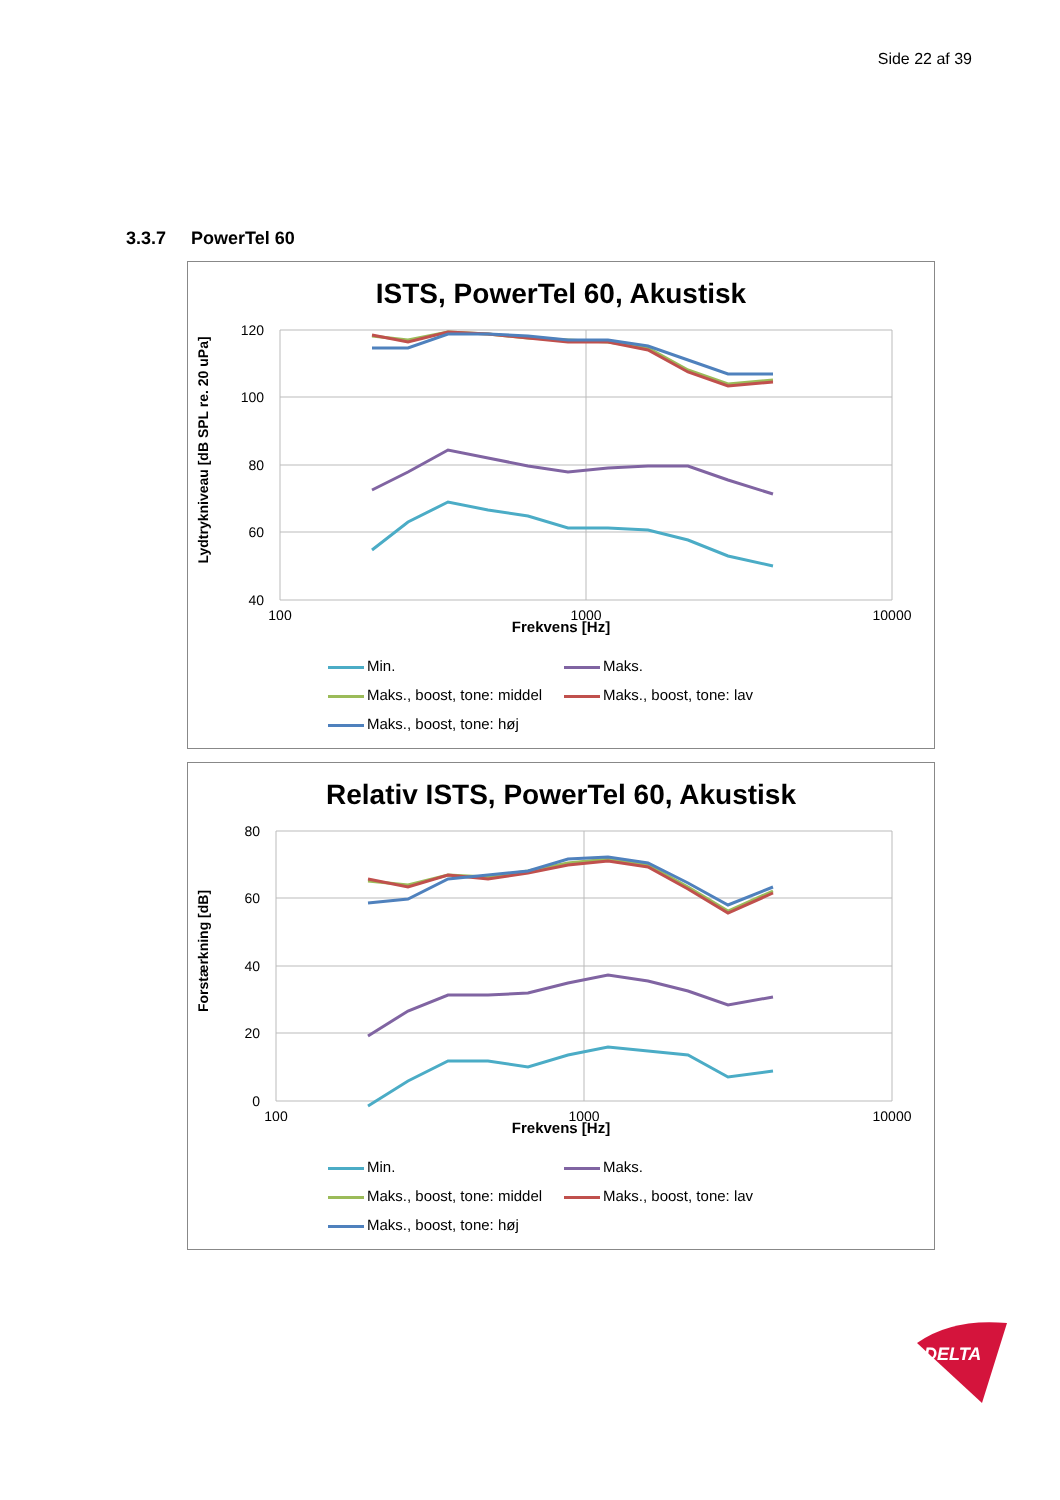Side 22 af 39
3.3.7 PowerTel 60
ISTS, PowerTel 60, Akustisk
Lydtrykniveau [dB SPL re. 20 uPa]
120
100
80
60
40
100
1000
10000
Frekvens [Hz]
Min.
Maks.
Maks., boost, tone: middel
Maks., boost, tone: lav
Maks., boost, tone: høj
Relativ ISTS, PowerTel 60, Akustisk
Forstærkning [dB]
80
60
40
20
0
100
1000
10000
Frekvens [Hz]
Min.
Maks.
Maks., boost, tone: middel
Maks., boost, tone: lav
Maks., boost, tone: høj
DELTA